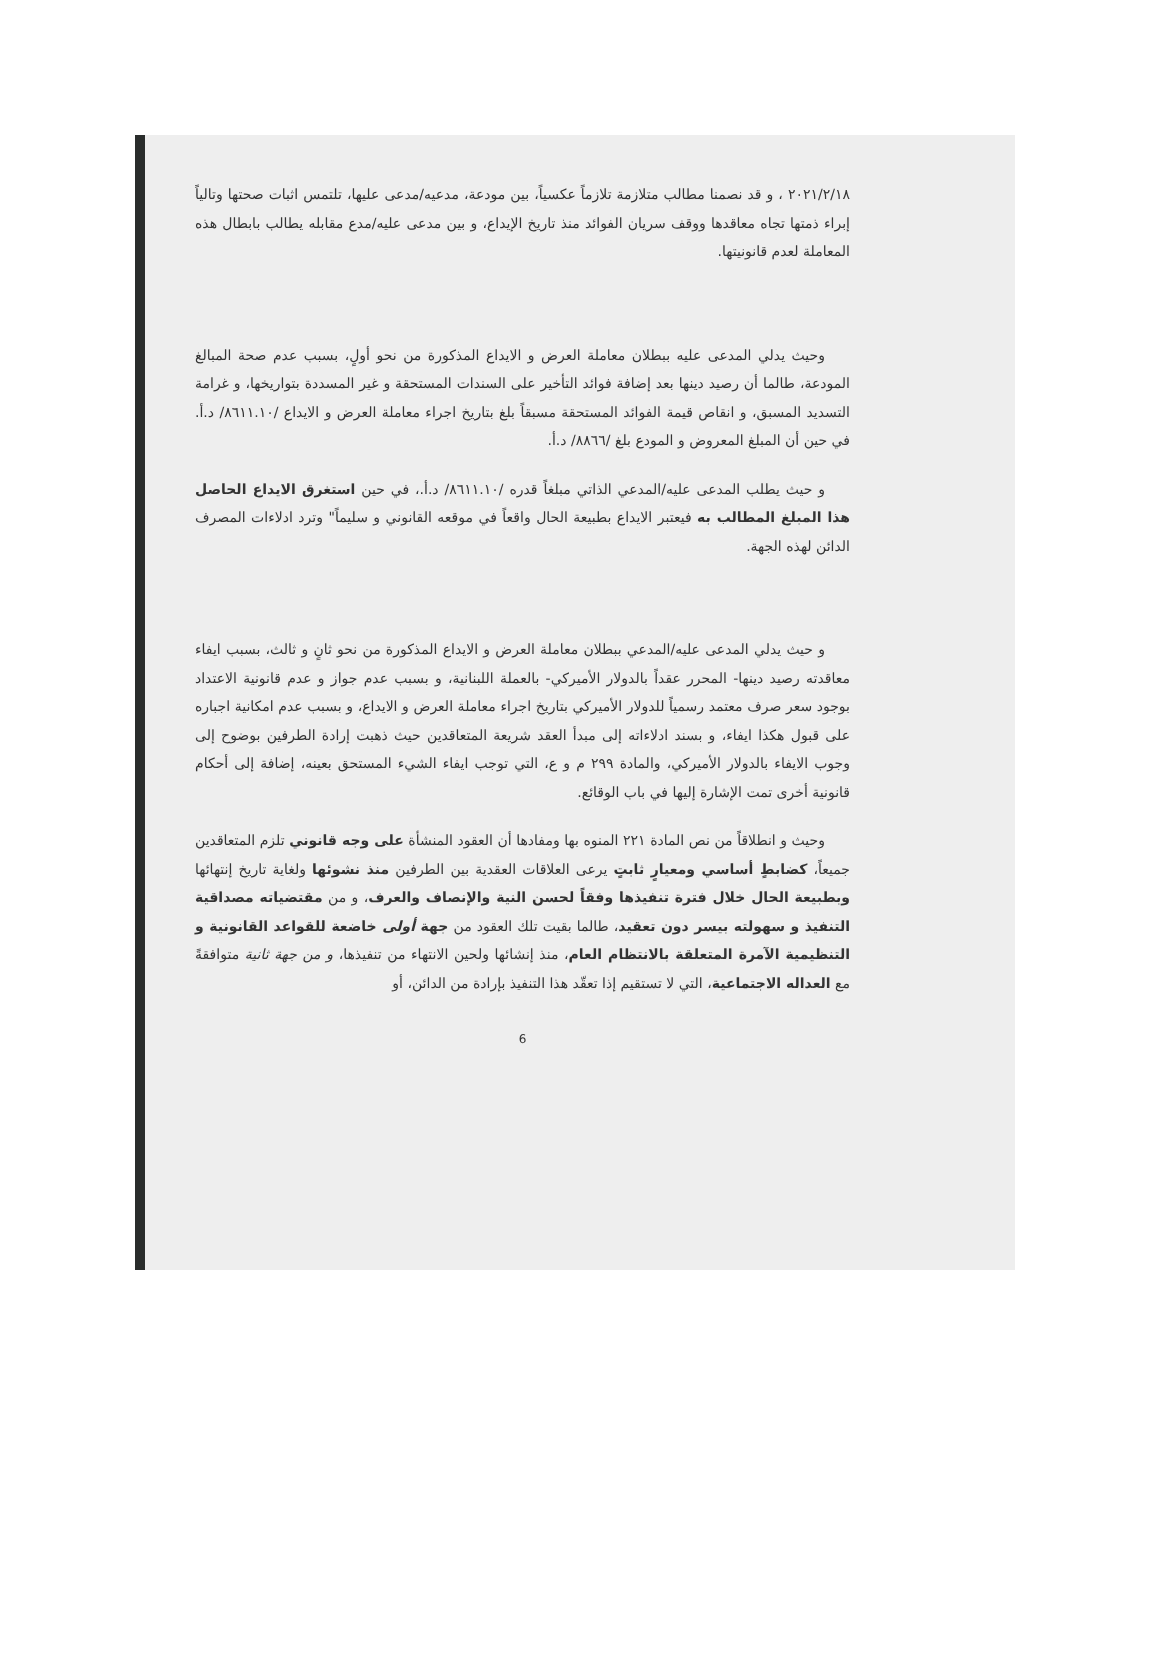٢٠٢١/٢/١٨ ، و قد نصمنا مطالب متلازمة تلازماً عكسياً، بين مودعة، مدعيه/مدعى عليها، تلتمس اثبات صحتها وتالياً إبراء ذمتها تجاه معاقدها ووقف سريان الفوائد منذ تاريخ الإيداع، و بين مدعى عليه/مدع مقابله يطالب بابطال هذه المعاملة لعدم قانونيتها.
وحيث يدلي المدعى عليه ببطلان معاملة العرض و الايداع المذكورة من نحو أولٍ، بسبب عدم صحة المبالغ المودعة، طالما أن رصيد دينها بعد إضافة فوائد التأخير على السندات المستحقة و غير المسددة بتواريخها، و غرامة التسديد المسبق، و انقاص قيمة الفوائد المستحقة مسبقاً بلغ بتاريخ اجراء معاملة العرض و الايداع /٨٦١١.١٠/ د.أ. في حين أن المبلغ المعروض و المودع بلغ /٨٨٦٦/ د.أ.
و حيث يطلب المدعى عليه/المدعي الذاتي مبلغاً قدره /٨٦١١.١٠/ د.أ.، في حين استغرق الايداع الحاصل هذا المبلغ المطالب به فيعتبر الايداع بطبيعة الحال واقعاً في موقعه القانوني و سليماً" وترد ادلاءات المصرف الدائن لهذه الجهة.
و حيث يدلي المدعى عليه/المدعي ببطلان معاملة العرض و الايداع المذكورة من نحو ثانٍ و ثالث، بسبب ايفاء معاقدته رصيد دينها- المحرر عقداً بالدولار الأميركي- بالعملة اللبنانية، و بسبب عدم جواز و عدم قانونية الاعتداد بوجود سعر صرف معتمد رسمياً للدولار الأميركي بتاريخ اجراء معاملة العرض و الايداع، و بسبب عدم امكانية اجباره على قبول هكذا ايفاء، و بسند ادلاءاته إلى مبدأ العقد شريعة المتعاقدين حيث ذهبت إرادة الطرفين بوضوح إلى وجوب الايفاء بالدولار الأميركي، والمادة ٢٩٩ م و ع، التي توجب ايفاء الشيء المستحق بعينه، إضافة إلى أحكام قانونية أخرى تمت الإشارة إليها في باب الوقائع.
وحيث و انطلاقاً من نص المادة ٢٢١ المنوه بها ومفادها أن العقود المنشأة على وجه قانوني تلزم المتعاقدين جميعاً، كضابطٍ أساسي ومعيارٍ ثابتٍ يرعى العلاقات العقدية بين الطرفين منذ نشوئها ولغاية تاريخ إنتهائها وبطبيعة الحال خلال فترة تنفيذها وفقاً لحسن النية والإنصاف والعرف، و من مقتضياته مصداقية التنفيذ و سهولته بيسر دون تعقيد، طالما بقيت تلك العقود من جهة أولى خاضعة للقواعد القانونية و التنظيمية الآمرة المتعلقة بالانتظام العام، منذ إنشائها ولحين الانتهاء من تنفيذها، و من جهة ثانية متوافقةً مع العداله الاجتماعية، التي لا تستقيم إذا تعقّد هذا التنفيذ بإرادة من الدائن، أو
6